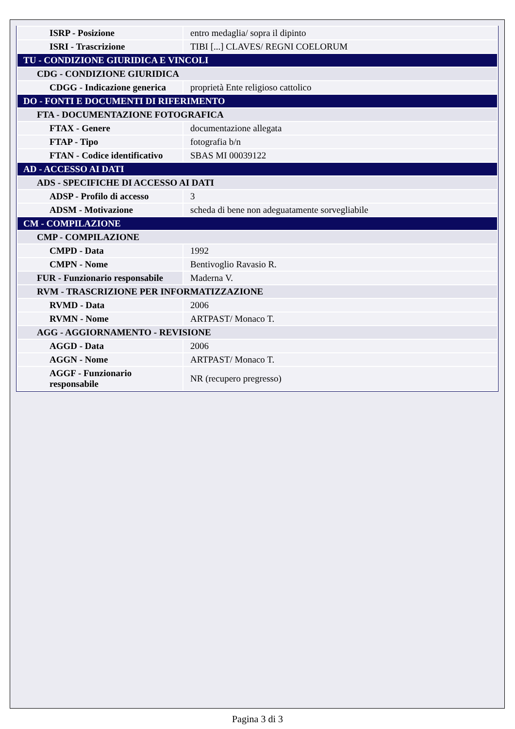| ISRP - Posizione | entro medaglia/ sopra il dipinto |
| ISRI - Trascrizione | TIBI [...] CLAVES/ REGNI COELORUM |
| TU - CONDIZIONE GIURIDICA E VINCOLI | |
| CDG - CONDIZIONE GIURIDICA | |
| CDGG - Indicazione generica | proprietà Ente religioso cattolico |
| DO - FONTI E DOCUMENTI DI RIFERIMENTO | |
| FTA - DOCUMENTAZIONE FOTOGRAFICA | |
| FTAX - Genere | documentazione allegata |
| FTAP - Tipo | fotografia b/n |
| FTAN - Codice identificativo | SBAS MI 00039122 |
| AD - ACCESSO AI DATI | |
| ADS - SPECIFICHE DI ACCESSO AI DATI | |
| ADSP - Profilo di accesso | 3 |
| ADSM - Motivazione | scheda di bene non adeguatamente sorvegliabile |
| CM - COMPILAZIONE | |
| CMP - COMPILAZIONE | |
| CMPD - Data | 1992 |
| CMPN - Nome | Bentivoglio Ravasio R. |
| FUR - Funzionario responsabile | Maderna V. |
| RVM - TRASCRIZIONE PER INFORMATIZZAZIONE | |
| RVMD - Data | 2006 |
| RVMN - Nome | ARTPAST/ Monaco T. |
| AGG - AGGIORNAMENTO - REVISIONE | |
| AGGD - Data | 2006 |
| AGGN - Nome | ARTPAST/ Monaco T. |
| AGGF - Funzionario responsabile | NR (recupero pregresso) |
Pagina 3 di 3